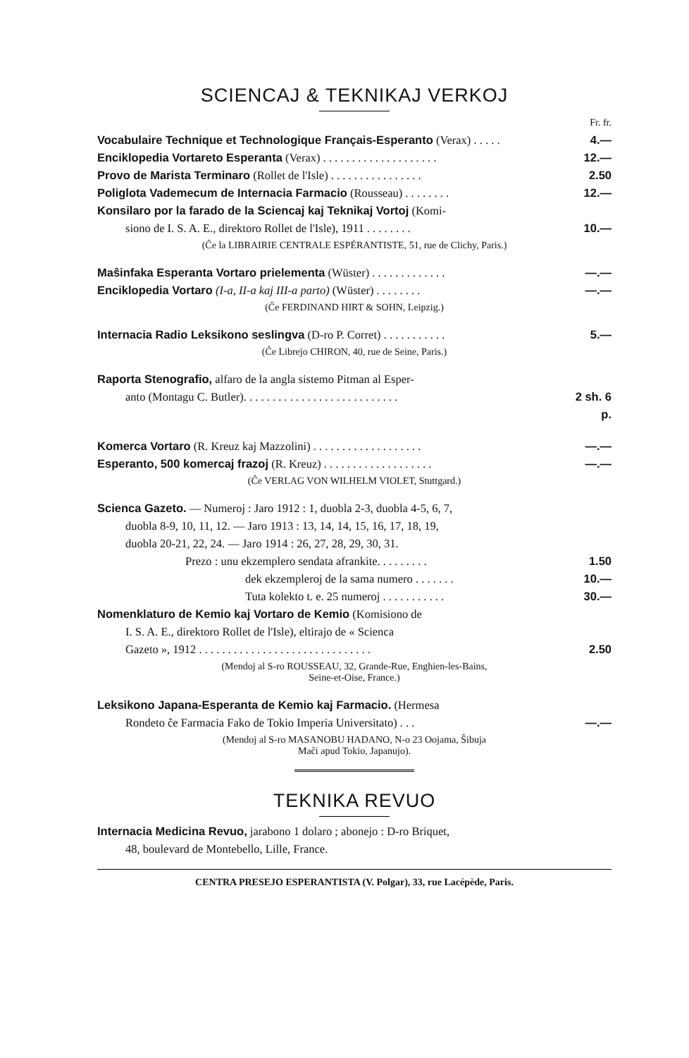SCIENCAJ & TEKNIKAJ VERKOJ
Fr. fr.
Vocabulaire Technique et Technologique Français-Esperanto (Verax) . . . . . 4.—
Enciklopedia Vortareto Esperanta (Verax) . . . . . . . . . . . . . . . . . . . . 12.—
Provo de Marista Terminaro (Rollet de l'Isle) . . . . . . . . . . . . . . . . 2.50
Poliglota Vademecum de Internacia Farmacio (Rousseau) . . . . . . . . 12.—
Konsilaro por la farado de la Sciencaj kaj Teknikaj Vortoj (Komi-
siono de I. S. A. E., direktoro Rollet de l'Isle), 1911 . . . . . . . . 10.—
(Ĉe la LIBRAIRIE CENTRALE ESPÉRANTISTE, 51, rue de Clichy, Paris.)
Maŝinfaka Esperanta Vortaro prielementa (Wüster) . . . . . . . . . . . . . —.—
Enciklopedia Vortaro (I-a, II-a kaj III-a parto) (Wüster) . . . . . . . . —.—
(Ĉe FERDINAND HIRT & SOHN, Leipzig.)
Internacia Radio Leksikono seslingva (D-ro P. Corret) . . . . . . . . . . . 5.—
(Ĉe Librejo CHIRON, 40, rue de Seine, Paris.)
Raporta Stenografio, alfaro de la angla sistemo Pitman al Esper-
anto (Montagu C. Butler). . . . . . . . . . . . . . . . . . . . . . . . . . . 2 sh. 6 p.
Komerca Vortaro (R. Kreuz kaj Mazzolini) . . . . . . . . . . . . . . . . . . . —.—
Esperanto, 500 komercaj frazoj (R. Kreuz) . . . . . . . . . . . . . . . . . . . —.—
(Ĉe VERLAG VON WILHELM VIOLET, Stuttgard.)
Scienca Gazeto. — Numeroj : Jaro 1912 : 1, duobla 2-3, duobla 4-5, 6, 7,
duobla 8-9, 10, 11, 12. — Jaro 1913 : 13, 14, 14, 15, 16, 17, 18, 19,
duobla 20-21, 22, 24. — Jaro 1914 : 26, 27, 28, 29, 30, 31.
Prezo : unu ekzemplero sendata afrankite. . . . . . . . . 1.50
dek ekzempleroj de la sama numero . . . . . . . 10.—
Tuta kolekto t. e. 25 numeroj . . . . . . . . . . . 30.—
Nomenklaturo de Kemio kaj Vortaro de Kemio (Komisiono de
I. S. A. E., direktoro Rollet de l'Isle), eltirajo de « Scienca
Gazeto », 1912 . . . . . . . . . . . . . . . . . . . . . . . . . . . . . . 2.50
(Mendoj al S-ro ROUSSEAU, 32, Grande-Rue, Enghien-les-Bains,
Seine-et-Oise, France.)
Leksikono Japana-Esperanta de Kemio kaj Farmacio. (Hermesa
Rondeto ĉe Farmacia Fako de Tokio Imperia Universitato) . . . —.—
(Mendoj al S-ro MASANOBU HADANO, N-o 23 Oojama, Ŝibuja
Maĉi apud Tokio, Japanujo).
TEKNIKA REVUO
Internacia Medicina Revuo, jarabono 1 dolaro ; abonejo : D-ro Briquet,
48, boulevard de Montebello, Lille, France.
CENTRA PRESEJO ESPERANTISTA (V. Polgar), 33, rue Lacépède, Paris.